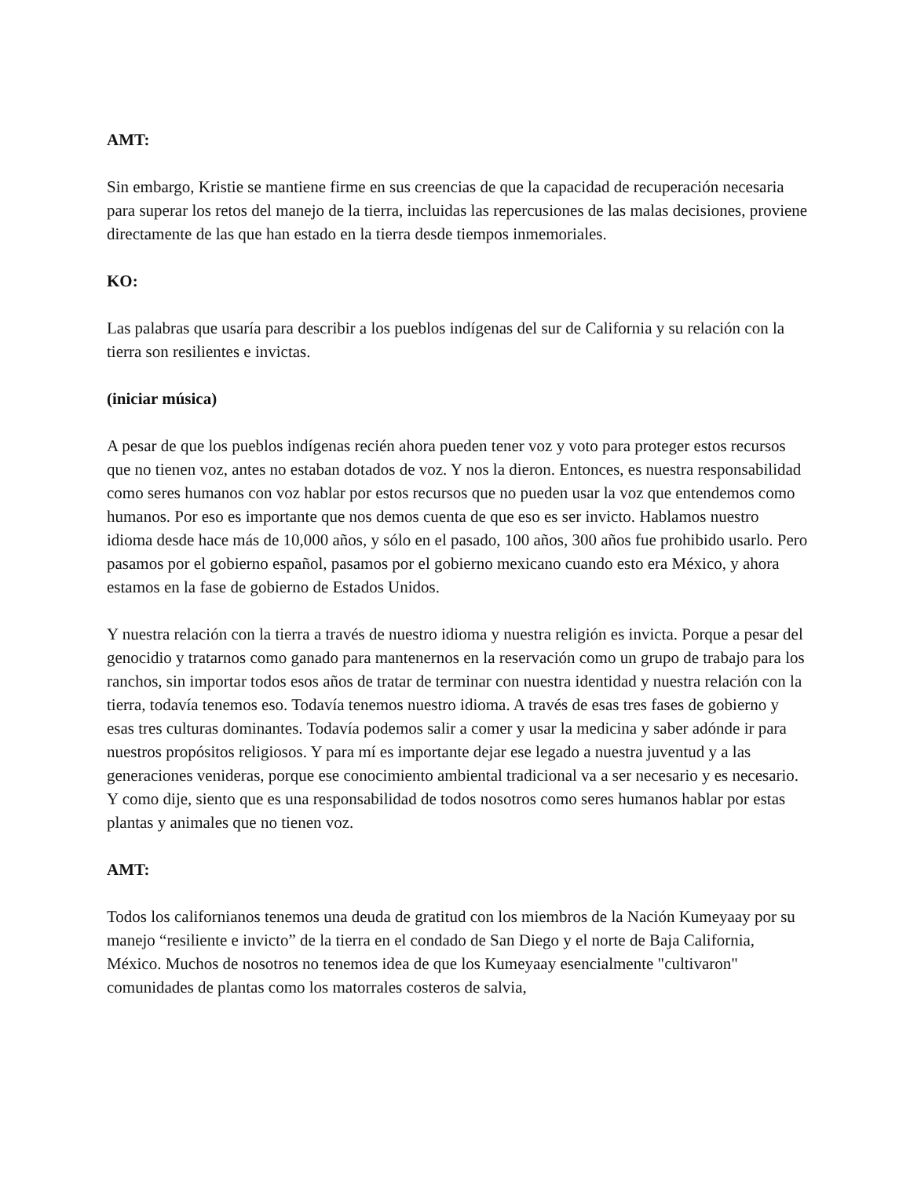AMT:
Sin embargo, Kristie se mantiene firme en sus creencias de que la capacidad de recuperación necesaria para superar los retos del manejo de la tierra, incluidas las repercusiones de las malas decisiones, proviene directamente de las que han estado en la tierra desde tiempos inmemoriales.
KO:
Las palabras que usaría para describir a los pueblos indígenas del sur de California y su relación con la tierra son resilientes e invictas.
(iniciar música)
A pesar de que los pueblos indígenas recién ahora pueden tener voz y voto para proteger estos recursos que no tienen voz, antes no estaban dotados de voz. Y nos la dieron. Entonces, es nuestra responsabilidad como seres humanos con voz hablar por estos recursos que no pueden usar la voz que entendemos como humanos. Por eso es importante que nos demos cuenta de que eso es ser invicto. Hablamos nuestro idioma desde hace más de 10,000 años, y sólo en el pasado, 100 años, 300 años fue prohibido usarlo. Pero pasamos por el gobierno español, pasamos por el gobierno mexicano cuando esto era México, y ahora estamos en la fase de gobierno de Estados Unidos.
Y nuestra relación con la tierra a través de nuestro idioma y nuestra religión es invicta. Porque a pesar del genocidio y tratarnos como ganado para mantenernos en la reservación como un grupo de trabajo para los ranchos, sin importar todos esos años de tratar de terminar con nuestra identidad y nuestra relación con la tierra, todavía tenemos eso. Todavía tenemos nuestro idioma. A través de esas tres fases de gobierno y esas tres culturas dominantes. Todavía podemos salir a comer y usar la medicina y saber adónde ir para nuestros propósitos religiosos. Y para mí es importante dejar ese legado a nuestra juventud y a las generaciones venideras, porque ese conocimiento ambiental tradicional va a ser necesario y es necesario. Y como dije, siento que es una responsabilidad de todos nosotros como seres humanos hablar por estas plantas y animales que no tienen voz.
AMT:
Todos los californianos tenemos una deuda de gratitud con los miembros de la Nación Kumeyaay por su manejo “resiliente e invicto” de la tierra en el condado de San Diego y el norte de Baja California, México. Muchos de nosotros no tenemos idea de que los Kumeyaay esencialmente "cultivaron" comunidades de plantas como los matorrales costeros de salvia,